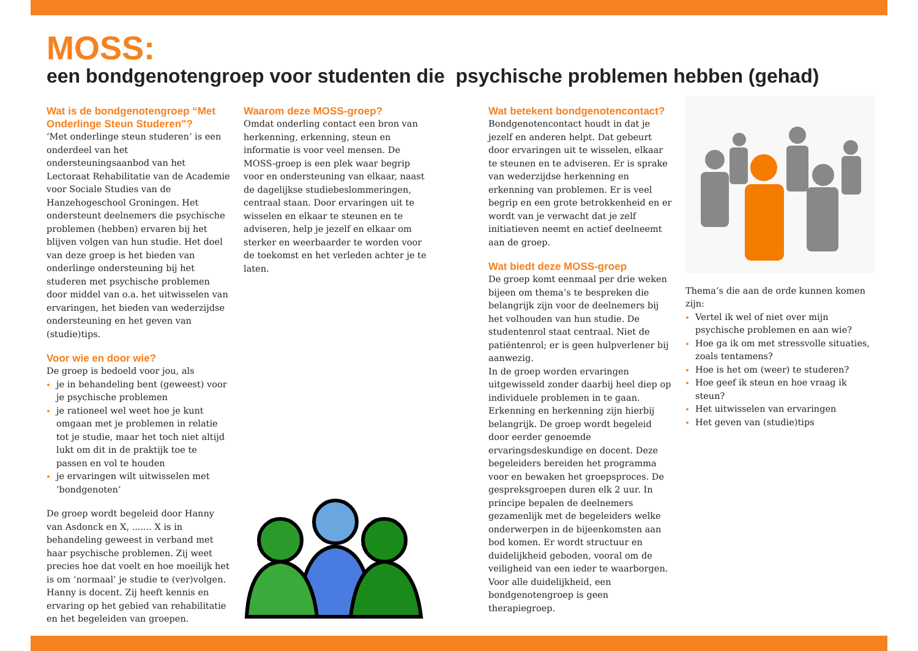MOSS:
een bondgenotengroep voor studenten die psychische problemen hebben (gehad)
Wat is de bondgenotengroep “Met Onderlinge Steun Studeren”?
‘Met onderlinge steun studeren’ is een onderdeel van het ondersteuningsaanbod van het Lectoraat Rehabilitatie van de Academie voor Sociale Studies van de Hanzehogeschool Groningen. Het ondersteunt deelnemers die psychische problemen (hebben) ervaren bij het blijven volgen van hun studie. Het doel van deze groep is het bieden van onderlinge ondersteuning bij het studeren met psychische problemen door middel van o.a. het uitwisselen van ervaringen, het bieden van wederzijdse ondersteuning en het geven van (studie)tips.
Voor wie en door wie?
De groep is bedoeld voor jou, als
je in behandeling bent (geweest) voor je psychische problemen
je rationeel wel weet hoe je kunt omgaan met je problemen in relatie tot je studie, maar het toch niet altijd lukt om dit in de praktijk toe te passen en vol te houden
je ervaringen wilt uitwisselen met ‘bondgenoten’
De groep wordt begeleid door Hanny van Asdonck en X, ....... X is in behandeling geweest in verband met haar psychische problemen. Zij weet precies hoe dat voelt en hoe moeilijk het is om ‘normaal’ je studie te (ver)volgen. Hanny is docent. Zij heeft kennis en ervaring op het gebied van rehabilitatie en het begeleiden van groepen.
Waarom deze MOSS-groep?
Omdat onderling contact een bron van herkenning, erkenning, steun en informatie is voor veel mensen. De MOSS-groep is een plek waar begrip voor en ondersteuning van elkaar, naast de dagelijkse studiebeslommeringen, centraal staan. Door ervaringen uit te wisselen en elkaar te steunen en te adviseren, help je jezelf en elkaar om sterker en weerbaarder te worden voor de toekomst en het verleden achter je te laten.
Wat betekent bondgenotencontact?
Bondgenotencontact houdt in dat je jezelf en anderen helpt. Dat gebeurt door ervaringen uit te wisselen, elkaar te steunen en te adviseren. Er is sprake van wederzijdse herkenning en erkenning van problemen. Er is veel begrip en een grote betrokkenheid en er wordt van je verwacht dat je zelf initiatieven neemt en actief deelneemt aan de groep.
Wat biedt deze MOSS-groep
De groep komt eenmaal per drie weken bijeen om thema’s te bespreken die belangrijk zijn voor de deelnemers bij het volhouden van hun studie. De studentenrol staat centraal. Niet de patiëntenrol; er is geen hulpverlener bij aanwezig.
In de groep worden ervaringen uitgewisseld zonder daarbij heel diep op individuele problemen in te gaan. Erkenning en herkenning zijn hierbij belangrijk. De groep wordt begeleid door eerder genoemde ervaringsdeskundige en docent. Deze begeleiders bereiden het programma voor en bewaken het groepsproces. De gespreksgroepen duren elk 2 uur. In principe bepalen de deelnemers gezamenlijk met de begeleiders welke onderwerpen in de bijeenkomsten aan bod komen. Er wordt structuur en duidelijkheid geboden, vooral om de veiligheid van een ieder te waarborgen. Voor alle duidelijkheid, een bondgenotengroep is geen therapiegroep.
Thema’s die aan de orde kunnen komen zijn:
Vertel ik wel of niet over mijn psychische problemen en aan wie?
Hoe ga ik om met stressvolle situaties, zoals tentamens?
Hoe is het om (weer) te studeren?
Hoe geef ik steun en hoe vraag ik steun?
Het uitwisselen van ervaringen
Het geven van (studie)tips